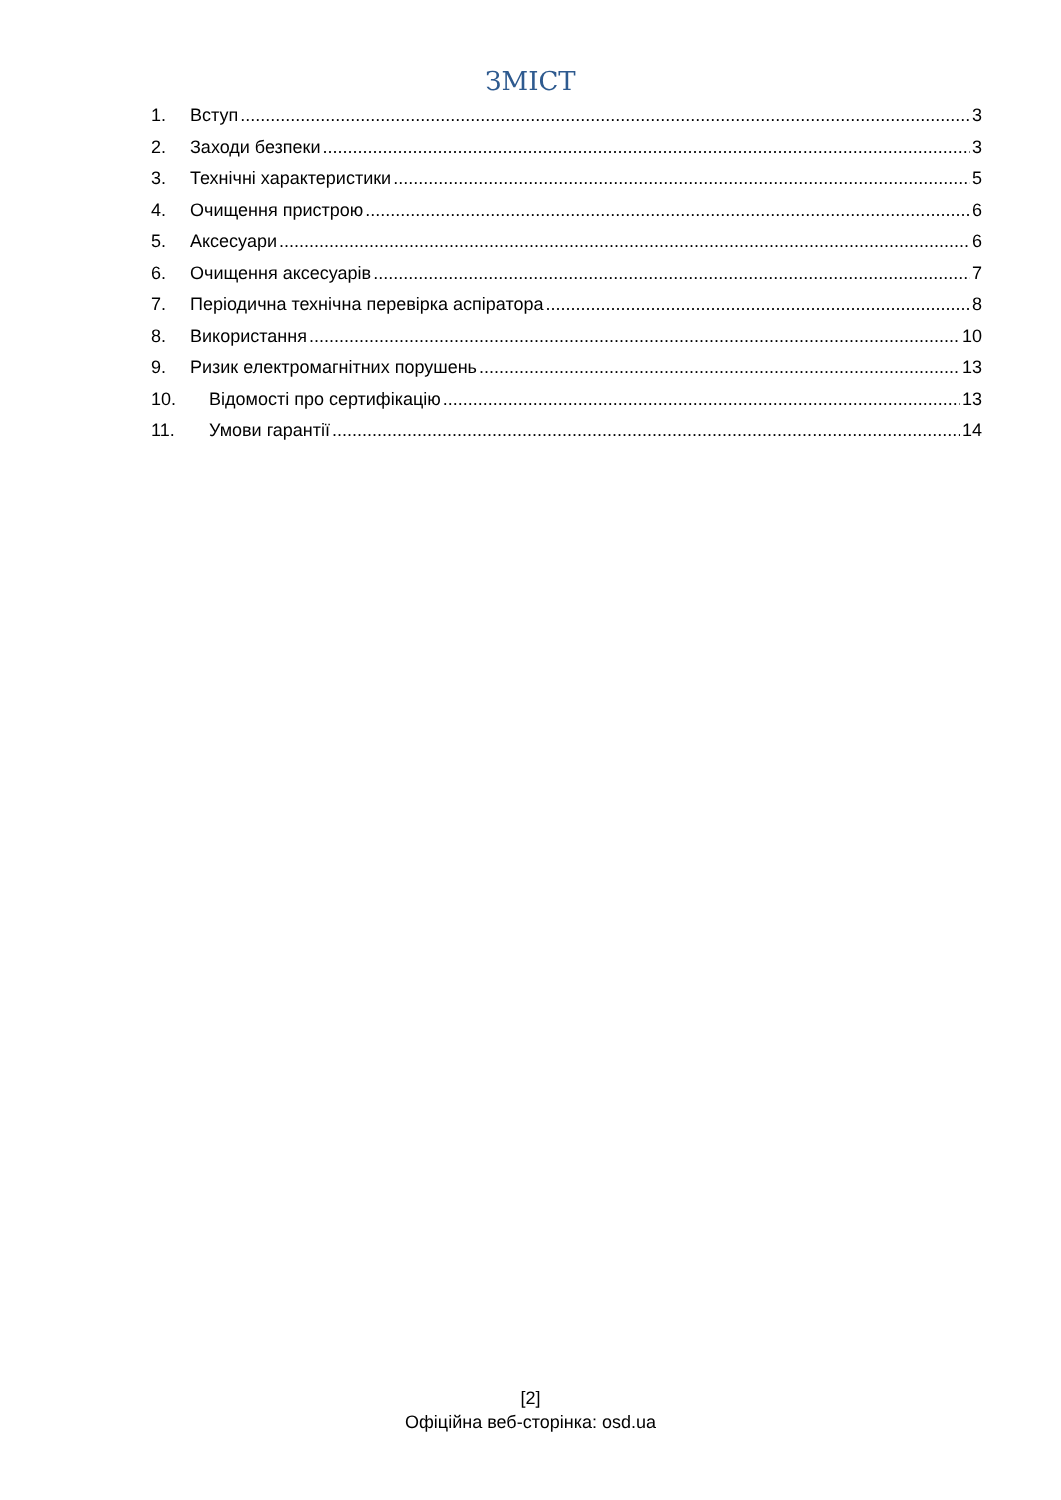ЗМІСТ
1. Вступ 3
2. Заходи безпеки 3
3. Технічні характеристики 5
4. Очищення пристрою 6
5. Аксесуари 6
6. Очищення аксесуарів 7
7. Періодична технічна перевірка аспіратора 8
8. Використання 10
9. Ризик електромагнітних порушень 13
10. Відомості про сертифікацію 13
11. Умови гарантії 14
[2]
Офіційна веб-сторінка: osd.ua